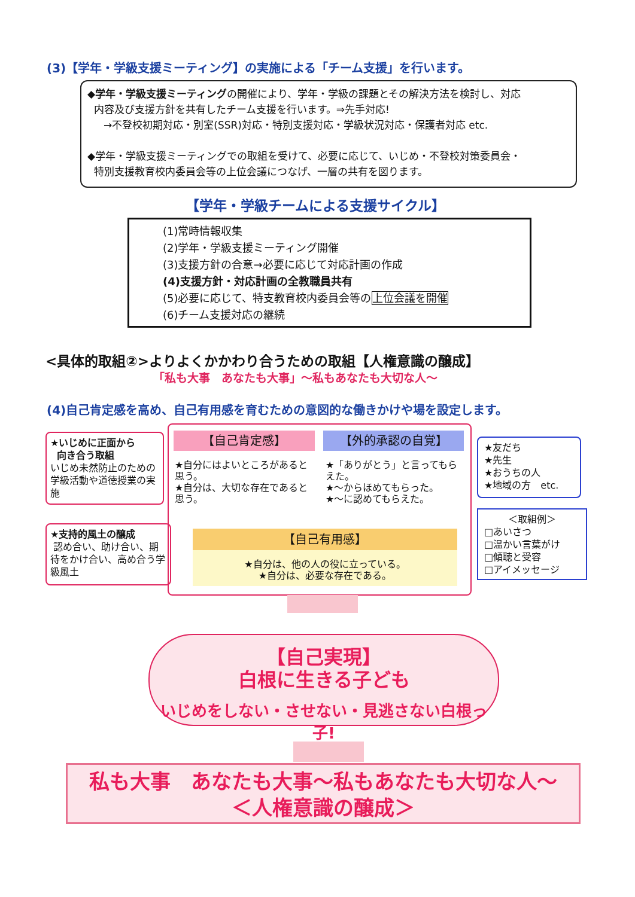(3)【学年・学級支援ミーティング】の実施による「チーム支援」を行います。
◆学年・学級支援ミーティングの開催により、学年・学級の課題とその解決方法を検討し、対応
内容及び支援方針を共有したチーム支援を行います。⇒先手対応!
→不登校初期対応・別室(SSR)対応・特別支援対応・学級状況対応・保護者対応 etc.
◆学年・学級支援ミーティングでの取組を受けて、必要に応じて、いじめ・不登校対策委員会・
特別支援教育校内委員会等の上位会議につなげ、一層の共有を図ります。
【学年・学級チームによる支援サイクル】
(1)常時情報収集
(2)学年・学級支援ミーティング開催
(3)支援方針の合意→必要に応じて対応計画の作成
(4)支援方針・対応計画の全教職員共有
(5)必要に応じて、特支教育校内委員会等の上位会議を開催
(6)チーム支援対応の継続
<具体的取組②>よりよくかかわり合うための取組【人権意識の醸成】
「私も大事　あなたも大事」～私もあなたも大切な人～
(4)自己肯定感を高め、自己有用感を育むための意図的な働きかけや場を設定します。
★いじめに正面から
向き合う取組
いじめ未然防止のための学級活動や道徳授業の実施
★支持的風土の醸成
認め合い、助け合い、期待をかけ合い、高め合う学級風土
【自己肯定感】
★自分にはよいところがあると思う。
★自分は、大切な存在であると思う。
【外的承認の自覚】
★「ありがとう」と言ってもらえた。
★～からほめてもらった。
★～に認めてもらえた。
【自己有用感】
★自分は、他の人の役に立っている。
★自分は、必要な存在である。
★友だち
★先生
★おうちの人
★地域の方　etc.
＜取組例＞
□あいさつ
□温かい言葉がけ
□傾聴と受容
□アイメッセージ
【自己実現】
白根に生きる子ども
いじめをしない・させない・見逃さない白根っ子!
私も大事　あなたも大事～私もあなたも大切な人～
＜人権意識の醸成＞